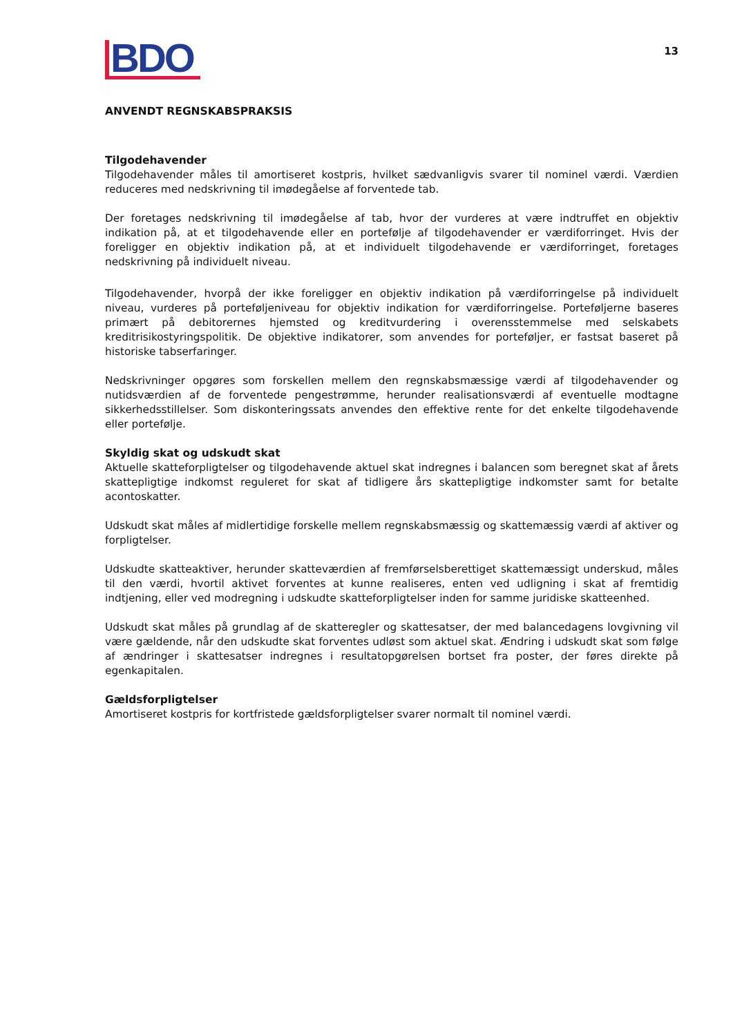BDO
13
ANVENDT REGNSKABSPRAKSIS
Tilgodehavender
Tilgodehavender måles til amortiseret kostpris, hvilket sædvanligvis svarer til nominel værdi. Værdien reduceres med nedskrivning til imødegåelse af forventede tab.
Der foretages nedskrivning til imødegåelse af tab, hvor der vurderes at være indtruffet en objektiv indikation på, at et tilgodehavende eller en portefølje af tilgodehavender er værdiforringet. Hvis der foreligger en objektiv indikation på, at et individuelt tilgodehavende er værdiforringet, foretages nedskrivning på individuelt niveau.
Tilgodehavender, hvorpå der ikke foreligger en objektiv indikation på værdiforringelse på individuelt niveau, vurderes på porteføljeniveau for objektiv indikation for værdiforringelse. Porteføljerne baseres primært på debitorernes hjemsted og kreditvurdering i overensstemmelse med selskabets kreditrisikostyringspolitik. De objektive indikatorer, som anvendes for porteføljer, er fastsat baseret på historiske tabserfaringer.
Nedskrivninger opgøres som forskellen mellem den regnskabsmæssige værdi af tilgodehavender og nutidsværdien af de forventede pengestrømme, herunder realisationsværdi af eventuelle modtagne sikkerhedsstillelser. Som diskonteringssats anvendes den effektive rente for det enkelte tilgodehavende eller portefølje.
Skyldig skat og udskudt skat
Aktuelle skatteforpligtelser og tilgodehavende aktuel skat indregnes i balancen som beregnet skat af årets skattepligtige indkomst reguleret for skat af tidligere års skattepligtige indkomster samt for betalte acontoskatter.
Udskudt skat måles af midlertidige forskelle mellem regnskabsmæssig og skattemæssig værdi af aktiver og forpligtelser.
Udskudte skatteaktiver, herunder skatteværdien af fremførselsberettiget skattemæssigt underskud, måles til den værdi, hvortil aktivet forventes at kunne realiseres, enten ved udligning i skat af fremtidig indtjening, eller ved modregning i udskudte skatteforpligtelser inden for samme juridiske skatteenhed.
Udskudt skat måles på grundlag af de skatteregler og skattesatser, der med balancedagens lovgivning vil være gældende, når den udskudte skat forventes udløst som aktuel skat. Ændring i udskudt skat som følge af ændringer i skattesatser indregnes i resultatopgørelsen bortset fra poster, der føres direkte på egenkapitalen.
Gældsforpligtelser
Amortiseret kostpris for kortfristede gældsforpligtelser svarer normalt til nominel værdi.